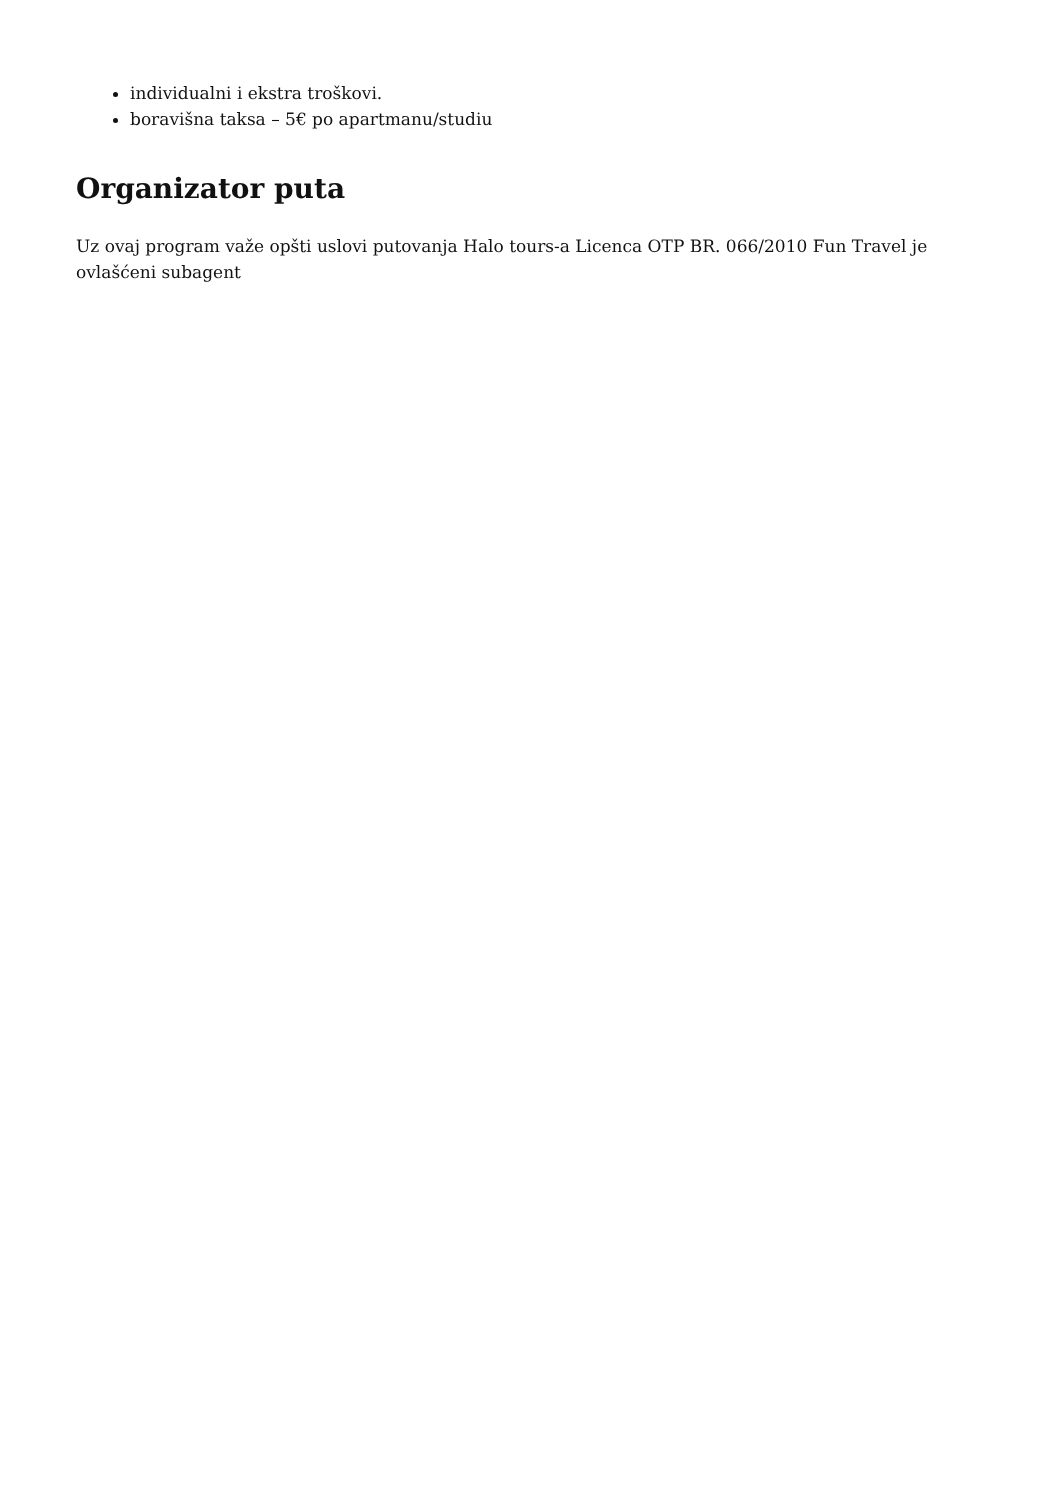individualni i ekstra troškovi.
boravišna taksa – 5€ po apartmanu/studiu
Organizator puta
Uz ovaj program važe opšti uslovi putovanja Halo tours-a Licenca OTP BR. 066/2010 Fun Travel je ovlašćeni subagent